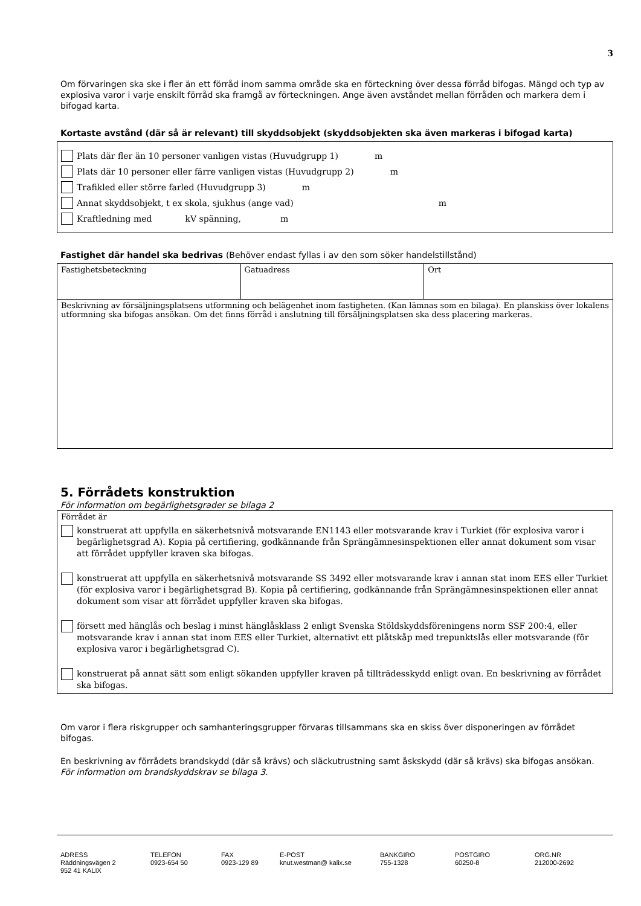3
Om förvaringen ska ske i fler än ett förråd inom samma område ska en förteckning över dessa förråd bifogas. Mängd och typ av explosiva varor i varje enskilt förråd ska framgå av förteckningen. Ange även avståndet mellan förråden och markera dem i bifogad karta.
Kortaste avstånd (där så är relevant) till skyddsobjekt (skyddsobjekten ska även markeras i bifogad karta)
Plats där fler än 10 personer vanligen vistas (Huvudgrupp 1) m
Plats där 10 personer eller färre vanligen vistas (Huvudgrupp 2) m
Trafikled eller större farled (Huvudgrupp 3) m
Annat skyddsobjekt, t ex skola, sjukhus (ange vad) m
Kraftledning med kV spänning, m
Fastighet där handel ska bedrivas (Behöver endast fyllas i av den som söker handelstillstånd)
| Fastighetsbeteckning | Gatuadress | Ort |
| Beskrivning av försäljningsplatsens utformning och belägenhet inom fastigheten. (Kan lämnas som en bilaga). En planskiss över lokalens utformning ska bifogas ansökan. Om det finns förråd i anslutning till försäljningsplatsen ska dess placering markeras. | | |
5. Förrådets konstruktion
För information om begärlighetsgrader se bilaga 2
Förrådet är
konstruerat att uppfylla en säkerhetsnivå motsvarande EN1143 eller motsvarande krav i Turkiet (för explosiva varor i begärlighetsgrad A). Kopia på certifiering, godkännande från Sprängämnesinspektionen eller annat dokument som visar att förrådet uppfyller kraven ska bifogas.
konstruerat att uppfylla en säkerhetsnivå motsvarande SS 3492 eller motsvarande krav i annan stat inom EES eller Turkiet (för explosiva varor i begärlighetsgrad B). Kopia på certifiering, godkännande från Sprängämnesinspektionen eller annat dokument som visar att förrådet uppfyller kraven ska bifogas.
försett med hänglås och beslag i minst hänglåsklass 2 enligt Svenska Stöldskyddsföreningens norm SSF 200:4, eller motsvarande krav i annan stat inom EES eller Turkiet, alternativt ett plåtskåp med trepunktslås eller motsvarande (för explosiva varor i begärlighetsgrad C).
konstruerat på annat sätt som enligt sökanden uppfyller kraven på tillträdesskydd enligt ovan. En beskrivning av förrådet ska bifogas.
Om varor i flera riskgrupper och samhanteringsgrupper förvaras tillsammans ska en skiss över disponeringen av förrådet bifogas.
En beskrivning av förrådets brandskydd (där så krävs) och släckutrustning samt åskskydd (där så krävs) ska bifogas ansökan. För information om brandskyddskrav se bilaga 3.
ADRESS
Räddningsvägen 2
952 41 KALIX
TELEFON
0923-654 50
FAX
0923-129 89
E-POST
knut.westman@ kalix.se
BANKGIRO
755-1328
POSTGIRO
60250-8
ORG.NR
212000-2692